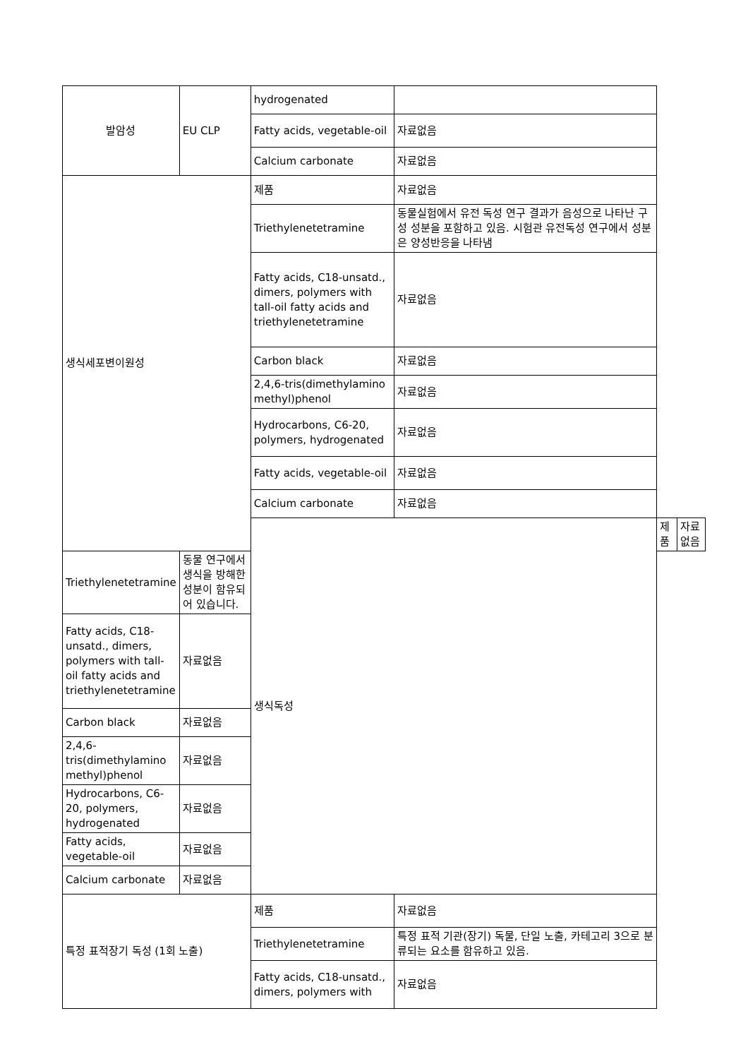| 발암성 | EU CLP | hydrogenated | | | |
| | | Fatty acids, vegetable-oil | 자료없음 | | |
| | | Calcium carbonate | 자료없음 | | |
| 생식세포변이원성 | | 제품 | 자료없음 | | |
| | | Triethylenetetramine | 동물실험에서 유전 독성 연구 결과가 음성으로 나타난 구성 성분을 포함하고 있음. 시험관 유전독성 연구에서 성분은 양성반응을 나타냄 | | |
| | | Fatty acids, C18-unsatd., dimers, polymers with tall-oil fatty acids and triethylenetetramine | 자료없음 | | |
| | | Carbon black | 자료없음 | | |
| | | 2,4,6-tris(dimethylamino methyl)phenol | 자료없음 | | |
| | | Hydrocarbons, C6-20, polymers, hydrogenated | 자료없음 | | |
| | | Fatty acids, vegetable-oil | 자료없음 | | |
| | | Calcium carbonate | 자료없음 | | |
| | | 생식독성 | | 제품 | 자료없음 |
| Triethylenetetramine | 동물 연구에서 생식을 방해한 성분이 함유되어 있습니다. | | | | |
| Fatty acids, C18-unsatd., dimers, polymers with tall-oil fatty acids and triethylenetetramine | 자료없음 | | | | |
| Carbon black | 자료없음 | | | | |
| 2,4,6-tris(dimethylamino methyl)phenol | 자료없음 | | | | |
| Hydrocarbons, C6-20, polymers, hydrogenated | 자료없음 | | | | |
| Fatty acids, vegetable-oil | 자료없음 | | | | |
| Calcium carbonate | 자료없음 | | | | |
| 특정 표적장기 독성 (1회 노출) | | 제품 | 자료없음 | | |
| | | Triethylenetetramine | 특정 표적 기관(장기) 독물, 단일 노출, 카테고리 3으로 분류되는 요소를 함유하고 있음. | | |
| | | Fatty acids, C18-unsatd., dimers, polymers with | 자료없음 | | |